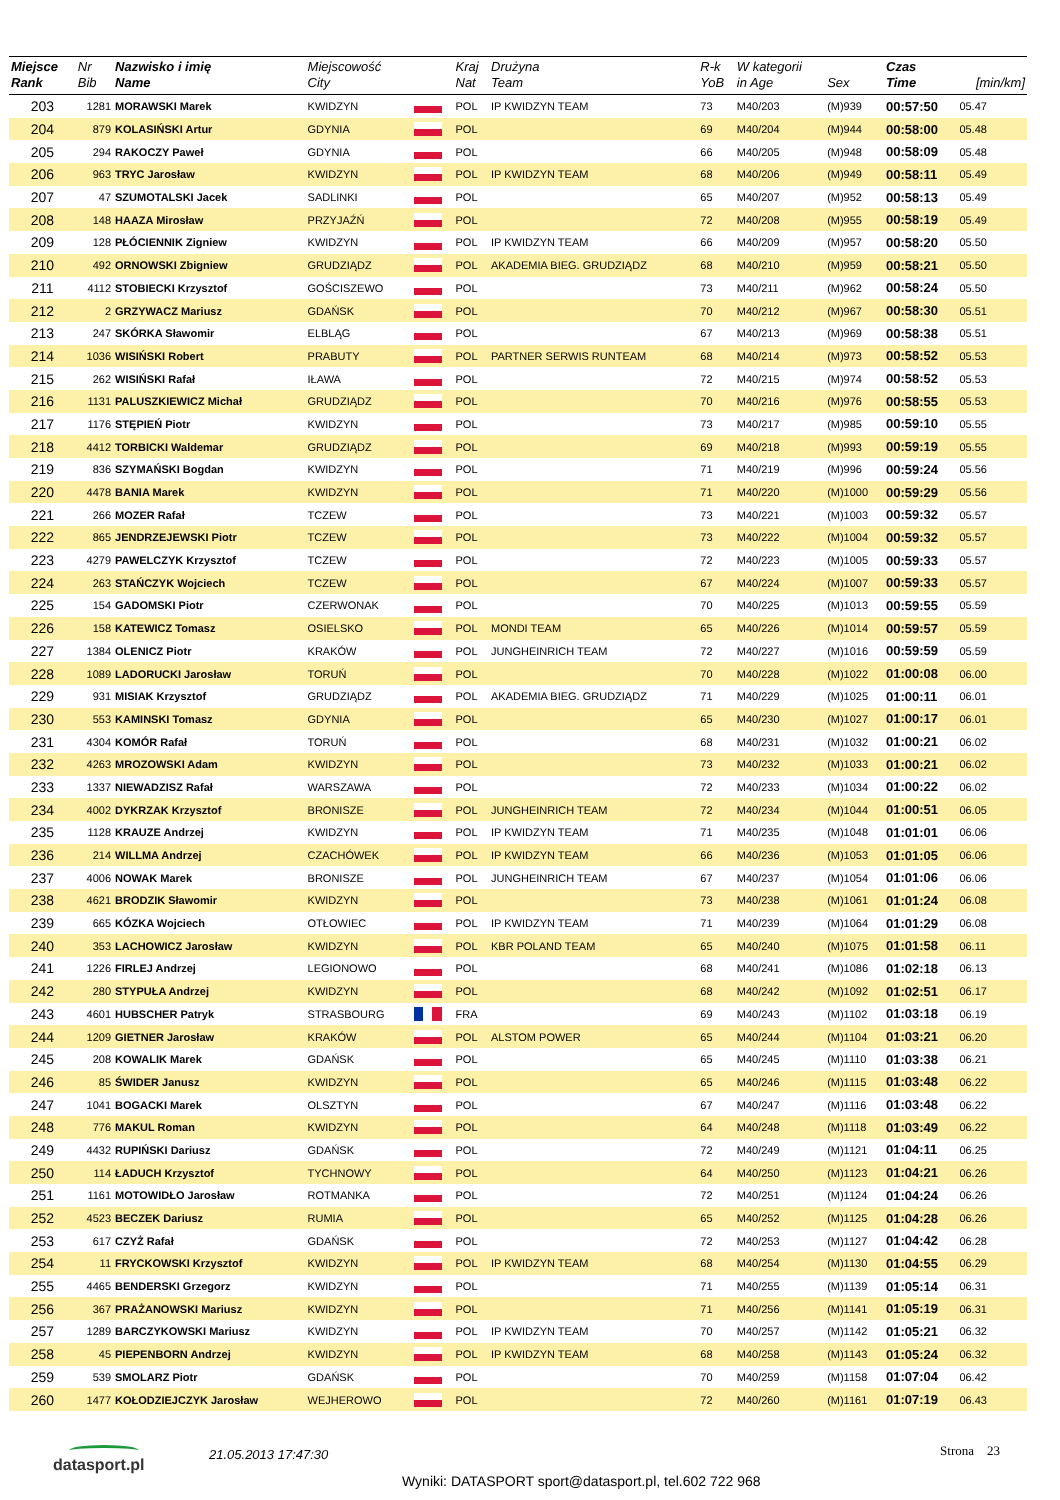| Miejsce Rank | Nr Bib | Nazwisko i imię Name | Miejscowość City | | Kraj Nat | Drużyna Team | R-k YoB | W kategorii in Age | Sex | Czas Time | [min/km] |
| --- | --- | --- | --- | --- | --- | --- | --- | --- | --- | --- | --- |
| 203 | 1281 | MORAWSKI Marek | KWIDZYN | | POL | IP KWIDZYN TEAM | 73 | M40/203 | (M)939 | 00:57:50 | 05.47 |
| 204 | 879 | KOLASIŃSKI Artur | GDYNIA | | POL | | 69 | M40/204 | (M)944 | 00:58:00 | 05.48 |
| 205 | 294 | RAKOCZY Paweł | GDYNIA | | POL | | 66 | M40/205 | (M)948 | 00:58:09 | 05.48 |
| 206 | 963 | TRYC Jarosław | KWIDZYN | | POL | IP KWIDZYN TEAM | 68 | M40/206 | (M)949 | 00:58:11 | 05.49 |
| 207 | 47 | SZUMOTALSKI Jacek | SADLINKI | | POL | | 65 | M40/207 | (M)952 | 00:58:13 | 05.49 |
| 208 | 148 | HAAZA Mirosław | PRZYJAŹŃ | | POL | | 72 | M40/208 | (M)955 | 00:58:19 | 05.49 |
| 209 | 128 | PŁÓCIENNIK Zigniew | KWIDZYN | | POL | IP KWIDZYN TEAM | 66 | M40/209 | (M)957 | 00:58:20 | 05.50 |
| 210 | 492 | ORNOWSKI Zbigniew | GRUDZIĄDZ | | POL | AKADEMIA BIEG. GRUDZIĄDZ | 68 | M40/210 | (M)959 | 00:58:21 | 05.50 |
| 211 | 4112 | STOBIECKI Krzysztof | GOŚCISZEWO | | POL | | 73 | M40/211 | (M)962 | 00:58:24 | 05.50 |
| 212 | 2 | GRZYWACZ Mariusz | GDAŃSK | | POL | | 70 | M40/212 | (M)967 | 00:58:30 | 05.51 |
| 213 | 247 | SKÓRKA Sławomir | ELBLĄG | | POL | | 67 | M40/213 | (M)969 | 00:58:38 | 05.51 |
| 214 | 1036 | WISIŃSKI Robert | PRABUTY | | POL | PARTNER SERWIS RUNTEAM | 68 | M40/214 | (M)973 | 00:58:52 | 05.53 |
| 215 | 262 | WISIŃSKI Rafał | IŁAWA | | POL | | 72 | M40/215 | (M)974 | 00:58:52 | 05.53 |
| 216 | 1131 | PALUSZKIEWICZ Michał | GRUDZIĄDZ | | POL | | 70 | M40/216 | (M)976 | 00:58:55 | 05.53 |
| 217 | 1176 | STĘPIEŃ Piotr | KWIDZYN | | POL | | 73 | M40/217 | (M)985 | 00:59:10 | 05.55 |
| 218 | 4412 | TORBICKI Waldemar | GRUDZIĄDZ | | POL | | 69 | M40/218 | (M)993 | 00:59:19 | 05.55 |
| 219 | 836 | SZYMAŃSKI Bogdan | KWIDZYN | | POL | | 71 | M40/219 | (M)996 | 00:59:24 | 05.56 |
| 220 | 4478 | BANIA Marek | KWIDZYN | | POL | | 71 | M40/220 | (M)1000 | 00:59:29 | 05.56 |
| 221 | 266 | MOZER Rafał | TCZEW | | POL | | 73 | M40/221 | (M)1003 | 00:59:32 | 05.57 |
| 222 | 865 | JENDRZEJEWSKI Piotr | TCZEW | | POL | | 73 | M40/222 | (M)1004 | 00:59:32 | 05.57 |
| 223 | 4279 | PAWELCZYK Krzysztof | TCZEW | | POL | | 72 | M40/223 | (M)1005 | 00:59:33 | 05.57 |
| 224 | 263 | STAŃCZYK Wojciech | TCZEW | | POL | | 67 | M40/224 | (M)1007 | 00:59:33 | 05.57 |
| 225 | 154 | GADOMSKI Piotr | CZERWONAK | | POL | | 70 | M40/225 | (M)1013 | 00:59:55 | 05.59 |
| 226 | 158 | KATEWICZ Tomasz | OSIELSKO | | POL | MONDI TEAM | 65 | M40/226 | (M)1014 | 00:59:57 | 05.59 |
| 227 | 1384 | OLENICZ Piotr | KRAKÓW | | POL | JUNGHEINRICH TEAM | 72 | M40/227 | (M)1016 | 00:59:59 | 05.59 |
| 228 | 1089 | LADORUCKI Jarosław | TORUŃ | | POL | | 70 | M40/228 | (M)1022 | 01:00:08 | 06.00 |
| 229 | 931 | MISIAK Krzysztof | GRUDZIĄDZ | | POL | AKADEMIA BIEG. GRUDZIĄDZ | 71 | M40/229 | (M)1025 | 01:00:11 | 06.01 |
| 230 | 553 | KAMINSKI Tomasz | GDYNIA | | POL | | 65 | M40/230 | (M)1027 | 01:00:17 | 06.01 |
| 231 | 4304 | KOMÓR Rafał | TORUŃ | | POL | | 68 | M40/231 | (M)1032 | 01:00:21 | 06.02 |
| 232 | 4263 | MROZOWSKI Adam | KWIDZYN | | POL | | 73 | M40/232 | (M)1033 | 01:00:21 | 06.02 |
| 233 | 1337 | NIEWADZISZ Rafał | WARSZAWA | | POL | | 72 | M40/233 | (M)1034 | 01:00:22 | 06.02 |
| 234 | 4002 | DYKRZAK Krzysztof | BRONISZE | | POL | JUNGHEINRICH TEAM | 72 | M40/234 | (M)1044 | 01:00:51 | 06.05 |
| 235 | 1128 | KRAUZE Andrzej | KWIDZYN | | POL | IP KWIDZYN TEAM | 71 | M40/235 | (M)1048 | 01:01:01 | 06.06 |
| 236 | 214 | WILLMA Andrzej | CZACHÓWEK | | POL | IP KWIDZYN TEAM | 66 | M40/236 | (M)1053 | 01:01:05 | 06.06 |
| 237 | 4006 | NOWAK Marek | BRONISZE | | POL | JUNGHEINRICH TEAM | 67 | M40/237 | (M)1054 | 01:01:06 | 06.06 |
| 238 | 4621 | BRODZIK Sławomir | KWIDZYN | | POL | | 73 | M40/238 | (M)1061 | 01:01:24 | 06.08 |
| 239 | 665 | KÓZKA Wojciech | OTŁOWIEC | | POL | IP KWIDZYN TEAM | 71 | M40/239 | (M)1064 | 01:01:29 | 06.08 |
| 240 | 353 | LACHOWICZ Jarosław | KWIDZYN | | POL | KBR POLAND TEAM | 65 | M40/240 | (M)1075 | 01:01:58 | 06.11 |
| 241 | 1226 | FIRLEJ Andrzej | LEGIONOWO | | POL | | 68 | M40/241 | (M)1086 | 01:02:18 | 06.13 |
| 242 | 280 | STYPUŁA Andrzej | KWIDZYN | | POL | | 68 | M40/242 | (M)1092 | 01:02:51 | 06.17 |
| 243 | 4601 | HUBSCHER Patryk | STRASBOURG | | FRA | | 69 | M40/243 | (M)1102 | 01:03:18 | 06.19 |
| 244 | 1209 | GIETNER Jarosław | KRAKÓW | | POL | ALSTOM POWER | 65 | M40/244 | (M)1104 | 01:03:21 | 06.20 |
| 245 | 208 | KOWALIK Marek | GDAŃSK | | POL | | 65 | M40/245 | (M)1110 | 01:03:38 | 06.21 |
| 246 | 85 | ŚWIDER Janusz | KWIDZYN | | POL | | 65 | M40/246 | (M)1115 | 01:03:48 | 06.22 |
| 247 | 1041 | BOGACKI Marek | OLSZTYN | | POL | | 67 | M40/247 | (M)1116 | 01:03:48 | 06.22 |
| 248 | 776 | MAKUL Roman | KWIDZYN | | POL | | 64 | M40/248 | (M)1118 | 01:03:49 | 06.22 |
| 249 | 4432 | RUPIŃSKI Dariusz | GDAŃSK | | POL | | 72 | M40/249 | (M)1121 | 01:04:11 | 06.25 |
| 250 | 114 | ŁADUCH Krzysztof | TYCHNOWY | | POL | | 64 | M40/250 | (M)1123 | 01:04:21 | 06.26 |
| 251 | 1161 | MOTOWIDŁO Jarosław | ROTMANKA | | POL | | 72 | M40/251 | (M)1124 | 01:04:24 | 06.26 |
| 252 | 4523 | BECZEK Dariusz | RUMIA | | POL | | 65 | M40/252 | (M)1125 | 01:04:28 | 06.26 |
| 253 | 617 | CZYŻ Rafał | GDAŃSK | | POL | | 72 | M40/253 | (M)1127 | 01:04:42 | 06.28 |
| 254 | 11 | FRYCKOWSKI Krzysztof | KWIDZYN | | POL | IP KWIDZYN TEAM | 68 | M40/254 | (M)1130 | 01:04:55 | 06.29 |
| 255 | 4465 | BENDERSKI Grzegorz | KWIDZYN | | POL | | 71 | M40/255 | (M)1139 | 01:05:14 | 06.31 |
| 256 | 367 | PRAŻANOWSKI Mariusz | KWIDZYN | | POL | | 71 | M40/256 | (M)1141 | 01:05:19 | 06.31 |
| 257 | 1289 | BARCZYKOWSKI Mariusz | KWIDZYN | | POL | IP KWIDZYN TEAM | 70 | M40/257 | (M)1142 | 01:05:21 | 06.32 |
| 258 | 45 | PIEPENBORN Andrzej | KWIDZYN | | POL | IP KWIDZYN TEAM | 68 | M40/258 | (M)1143 | 01:05:24 | 06.32 |
| 259 | 539 | SMOLARZ Piotr | GDAŃSK | | POL | | 70 | M40/259 | (M)1158 | 01:07:04 | 06.42 |
| 260 | 1477 | KOŁODZIEJCZYK Jarosław | WEJHEROWO | | POL | | 72 | M40/260 | (M)1161 | 01:07:19 | 06.43 |
datasport.pl 21.05.2013 17:47:30 Strona 23
Wyniki: DATASPORT sport@datasport.pl, tel.602 722 968